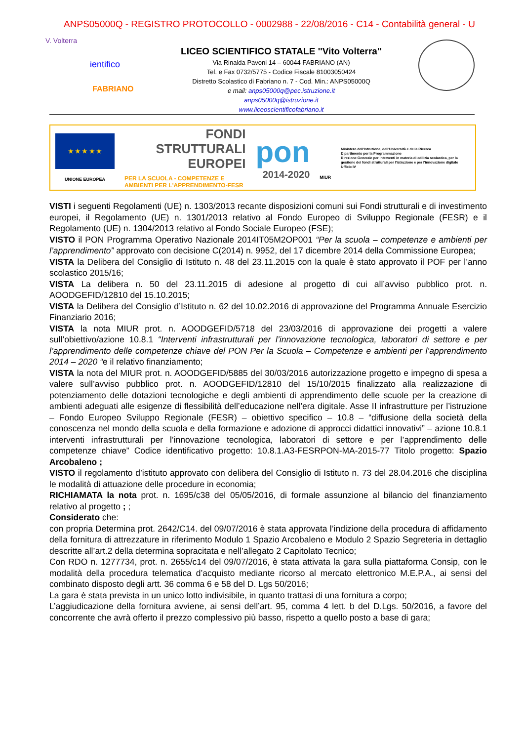ANPS05000Q - REGISTRO PROTOCOLLO - 0002988 - 22/08/2016 - C14 - Contabilità general - U
V. Volterra
ientifico
FABRIANO
LICEO SCIENTIFICO STATALE ''Vito Volterra''
Via Rinalda Pavoni 14 – 60044 FABRIANO (AN)
Tel. e Fax 0732/5775 - Codice Fiscale 81003050424
Distretto Scolastico di Fabriano n. 7 - Cod. Min.: ANPS05000Q
e mail: anps05000q@pec.istruzione.it
anps05000q@istruzione.it
www.liceoscientificofabriano.it
★ ★ ★ ★ ★
UNIONE EUROPEA
FONDI
STRUTTURALI
EUROPEI
PER LA SCUOLA - COMPETENZE E AMBIENTI PER L'APPRENDIMENTO-FESR
pon
2014-2020
MIUR
Ministero dell'Istruzione, dell'Università e della Ricerca
Dipartimento per la Programmazione
Direzione Generale per interventi in materia di edilizia scolastica, per la gestione dei fondi strutturali per l'istruzione e per l'innovazione digitale
Ufficio IV
VISTI i seguenti Regolamenti (UE) n. 1303/2013 recante disposizioni comuni sui Fondi strutturali e di investimento europei, il Regolamento (UE) n. 1301/2013 relativo al Fondo Europeo di Sviluppo Regionale (FESR) e il Regolamento (UE) n. 1304/2013 relativo al Fondo Sociale Europeo (FSE);
VISTO il PON Programma Operativo Nazionale 2014IT05M2OP001 “Per la scuola – competenze e ambienti per l’apprendimento” approvato con decisione C(2014) n. 9952, del 17 dicembre 2014 della Commissione Europea;
VISTA la Delibera del Consiglio di Istituto n. 48 del 23.11.2015 con la quale è stato approvato il POF per l’anno scolastico 2015/16;
VISTA La delibera n. 50 del 23.11.2015 di adesione al progetto di cui all’avviso pubblico prot. n. AOODGEFID/12810 del 15.10.2015;
VISTA la Delibera del Consiglio d’Istituto n. 62 del 10.02.2016 di approvazione del Programma Annuale Esercizio Finanziario 2016;
VISTA la nota MIUR prot. n. AOODGEFID/5718 del 23/03/2016 di approvazione dei progetti a valere sull’obiettivo/azione 10.8.1 “Interventi infrastrutturali per l’innovazione tecnologica, laboratori di settore e per l’apprendimento delle competenze chiave del PON Per la Scuola – Competenze e ambienti per l’apprendimento 2014 – 2020 “e il relativo finanziamento;
VISTA la nota del MIUR prot. n. AOODGEFID/5885 del 30/03/2016 autorizzazione progetto e impegno di spesa a valere sull’avviso pubblico prot. n. AOODGEFID/12810 del 15/10/2015 finalizzato alla realizzazione di potenziamento delle dotazioni tecnologiche e degli ambienti di apprendimento delle scuole per la creazione di ambienti adeguati alle esigenze di flessibilità dell’educazione nell’era digitale. Asse II infrastrutture per l’istruzione – Fondo Europeo Sviluppo Regionale (FESR) – obiettivo specifico – 10.8 – “diffusione della società della conoscenza nel mondo della scuola e della formazione e adozione di approcci didattici innovativi” – azione 10.8.1 interventi infrastrutturali per l’innovazione tecnologica, laboratori di settore e per l’apprendimento delle competenze chiave” Codice identificativo progetto: 10.8.1.A3-FESRPON-MA-2015-77 Titolo progetto: Spazio Arcobaleno ;
VISTO il regolamento d’istituto approvato con delibera del Consiglio di Istituto n. 73 del 28.04.2016 che disciplina le modalità di attuazione delle procedure in economia;
RICHIAMATA la nota prot. n. 1695/c38 del 05/05/2016, di formale assunzione al bilancio del finanziamento relativo al progetto ; ;
Considerato che:
con propria Determina prot. 2642/C14. del 09/07/2016 è stata approvata l’indizione della procedura di affidamento della fornitura di attrezzature in riferimento Modulo 1 Spazio Arcobaleno e Modulo 2 Spazio Segreteria in dettaglio descritte all’art.2 della determina sopracitata e nell’allegato 2 Capitolato Tecnico;
Con RDO n. 1277734, prot. n. 2655/c14 del 09/07/2016, è stata attivata la gara sulla piattaforma Consip, con le modalità della procedura telematica d’acquisto mediante ricorso al mercato elettronico M.E.P.A., ai sensi del combinato disposto degli artt. 36 comma 6 e 58 del D. Lgs 50/2016;
La gara è stata prevista in un unico lotto indivisibile, in quanto trattasi di una fornitura a corpo;
L’aggiudicazione della fornitura avviene, ai sensi dell’art. 95, comma 4 lett. b del D.Lgs. 50/2016, a favore del concorrente che avrà offerto il prezzo complessivo più basso, rispetto a quello posto a base di gara;